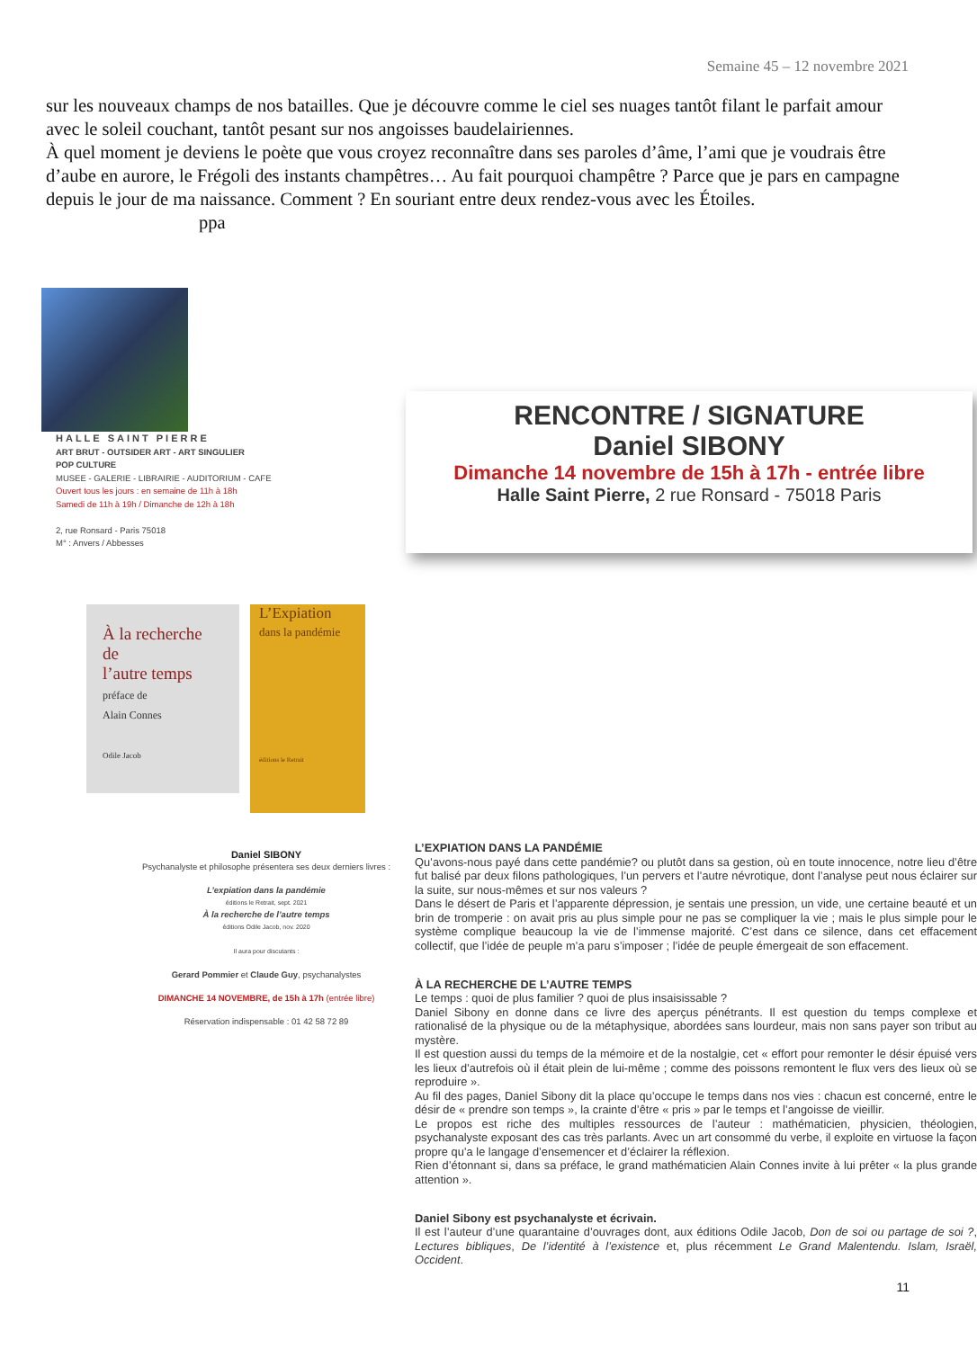Semaine 45 – 12 novembre 2021
sur les nouveaux champs de nos batailles. Que je découvre comme le ciel ses nuages tantôt filant le parfait amour avec le soleil couchant, tantôt pesant sur nos angoisses baudelairiennes.
À quel moment je deviens le poète que vous croyez reconnaître dans ses paroles d’âme, l’ami que je voudrais être d’aube en aurore, le Frégoli des instants champêtres… Au fait pourquoi champêtre ? Parce que je pars en campagne depuis le jour de ma naissance. Comment ? En souriant entre deux rendez-vous avec les Étoiles. ppa
HALLE SAINT PIERRE
ART BRUT - OUTSIDER ART - ART SINGULIER
POP CULTURE
MUSEE - GALERIE - LIBRAIRIE - AUDITORIUM - CAFE
Ouvert tous les jours : en semaine de 11h à 18h
Samedi de 11h à 19h / Dimanche de 12h à 18h
2, rue Ronsard - Paris 75018
M° : Anvers / Abbesses
À la recherche
de
l’autre temps
préface de
Alain Connes
Odile Jacob
L’Expiation
dans la pandémie
éditions le Retrait
Daniel SIBONY
Psychanalyste et philosophe présentera ses deux derniers livres :
L’expiation dans la pandémie
éditions le Retrait, sept. 2021
À la recherche de l’autre temps
éditions Odile Jacob, nov. 2020
Il aura pour discutants :
Gerard Pommier et Claude Guy, psychanalystes
DIMANCHE 14 NOVEMBRE, de 15h à 17h (entrée libre)
Réservation indispensable : 01 42 58 72 89
RENCONTRE / SIGNATURE
Daniel SIBONY
Dimanche 14 novembre de 15h à 17h - entrée libre
Halle Saint Pierre, 2 rue Ronsard - 75018 Paris
L’EXPIATION DANS LA PANDÉMIE
Qu’avons-nous payé dans cette pandémie? ou plutôt dans sa gestion, où en toute innocence, notre lieu d’être fut balisé par deux filons pathologiques, l’un pervers et l’autre névrotique, dont l’analyse peut nous éclairer sur la suite, sur nous-mêmes et sur nos valeurs ?
Dans le désert de Paris et l’apparente dépression, je sentais une pression, un vide, une certaine beauté et un brin de tromperie : on avait pris au plus simple pour ne pas se compliquer la vie ; mais le plus simple pour le système complique beaucoup la vie de l’immense majorité. C’est dans ce silence, dans cet effacement collectif, que l’idée de peuple m’a paru s’imposer ; l’idée de peuple émergeait de son effacement.
À LA RECHERCHE DE L’AUTRE TEMPS
Le temps : quoi de plus familier ? quoi de plus insaisissable ?
Daniel Sibony en donne dans ce livre des aperçus pénétrants. Il est question du temps complexe et rationalisé de la physique ou de la métaphysique, abordées sans lourdeur, mais non sans payer son tribut au mystère.
Il est question aussi du temps de la mémoire et de la nostalgie, cet « effort pour remonter le désir épuisé vers les lieux d’autrefois où il était plein de lui-même ; comme des poissons remontent le flux vers des lieux où se reproduire ».
Au fil des pages, Daniel Sibony dit la place qu’occupe le temps dans nos vies : chacun est concerné, entre le désir de « prendre son temps », la crainte d’être « pris » par le temps et l’angoisse de vieillir.
Le propos est riche des multiples ressources de l’auteur : mathématicien, physicien, théologien, psychanalyste exposant des cas très parlants. Avec un art consommé du verbe, il exploite en virtuose la façon propre qu’a le langage d’ensemencer et d’éclairer la réflexion.
Rien d’étonnant si, dans sa préface, le grand mathématicien Alain Connes invite à lui prêter « la plus grande attention ».
Daniel Sibony est psychanalyste et écrivain.
Il est l’auteur d’une quarantaine d’ouvrages dont, aux éditions Odile Jacob, Don de soi ou partage de soi ?, Lectures bibliques, De l’identité à l’existence et, plus récemment Le Grand Malentendu. Islam, Israël, Occident.
11